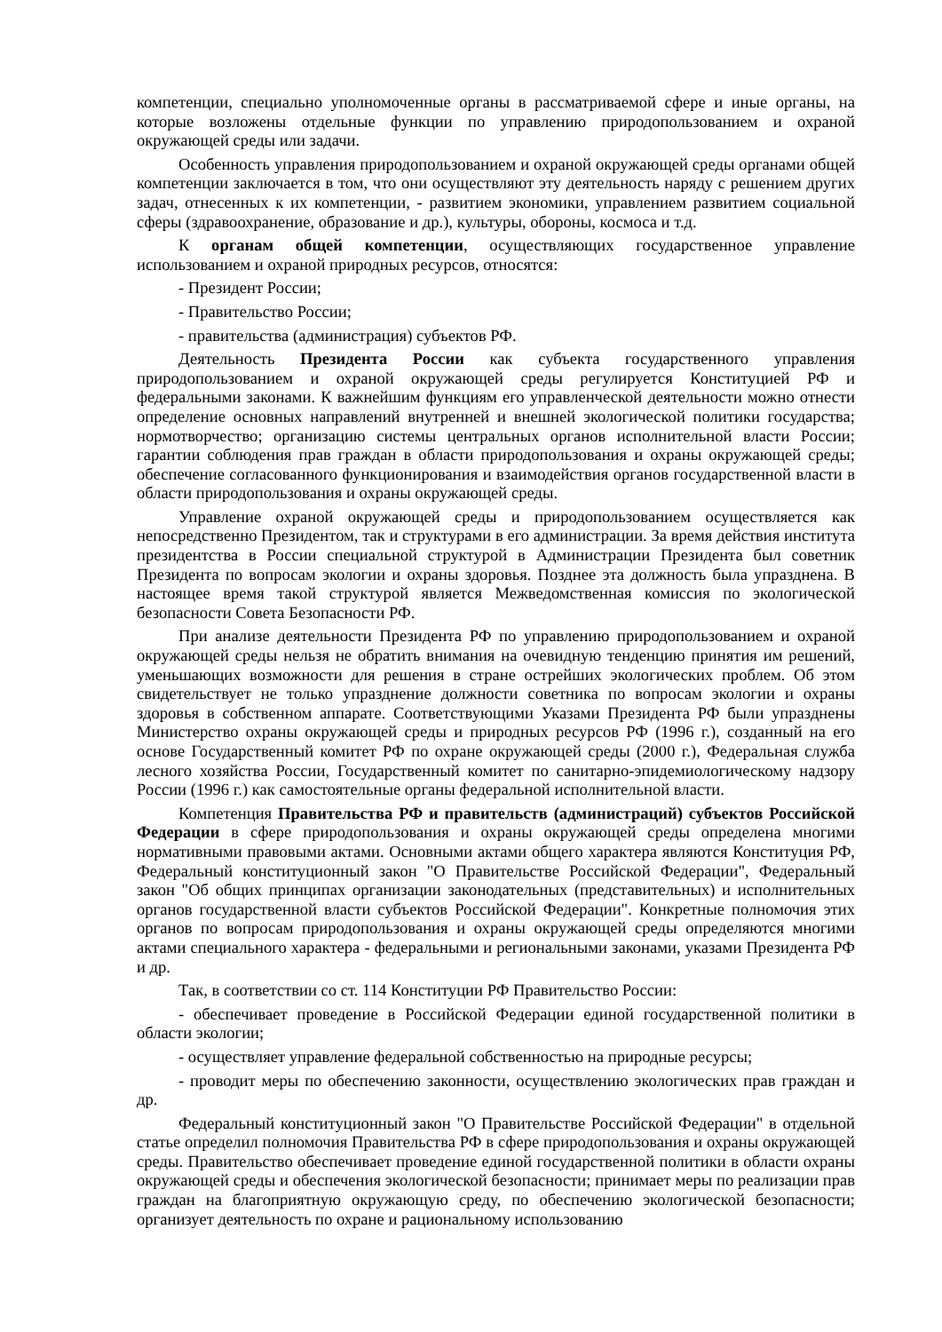компетенции, специально уполномоченные органы в рассматриваемой сфере и иные органы, на которые возложены отдельные функции по управлению природопользованием и охраной окружающей среды или задачи.
Особенность управления природопользованием и охраной окружающей среды органами общей компетенции заключается в том, что они осуществляют эту деятельность наряду с решением других задач, отнесенных к их компетенции, - развитием экономики, управлением развитием социальной сферы (здравоохранение, образование и др.), культуры, обороны, космоса и т.д.
К органам общей компетенции, осуществляющих государственное управление использованием и охраной природных ресурсов, относятся:
- Президент России;
- Правительство России;
- правительства (администрация) субъектов РФ.
Деятельность Президента России как субъекта государственного управления природопользованием и охраной окружающей среды регулируется Конституцией РФ и федеральными законами. К важнейшим функциям его управленческой деятельности можно отнести определение основных направлений внутренней и внешней экологической политики государства; нормотворчество; организацию системы центральных органов исполнительной власти России; гарантии соблюдения прав граждан в области природопользования и охраны окружающей среды; обеспечение согласованного функционирования и взаимодействия органов государственной власти в области природопользования и охраны окружающей среды.
Управление охраной окружающей среды и природопользованием осуществляется как непосредственно Президентом, так и структурами в его администрации. За время действия института президентства в России специальной структурой в Администрации Президента был советник Президента по вопросам экологии и охраны здоровья. Позднее эта должность была упразднена. В настоящее время такой структурой является Межведомственная комиссия по экологической безопасности Совета Безопасности РФ.
При анализе деятельности Президента РФ по управлению природопользованием и охраной окружающей среды нельзя не обратить внимания на очевидную тенденцию принятия им решений, уменьшающих возможности для решения в стране острейших экологических проблем. Об этом свидетельствует не только упразднение должности советника по вопросам экологии и охраны здоровья в собственном аппарате. Соответствующими Указами Президента РФ были упразднены Министерство охраны окружающей среды и природных ресурсов РФ (1996 г.), созданный на его основе Государственный комитет РФ по охране окружающей среды (2000 г.), Федеральная служба лесного хозяйства России, Государственный комитет по санитарно-эпидемиологическому надзору России (1996 г.) как самостоятельные органы федеральной исполнительной власти.
Компетенция Правительства РФ и правительств (администраций) субъектов Российской Федерации в сфере природопользования и охраны окружающей среды определена многими нормативными правовыми актами. Основными актами общего характера являются Конституция РФ, Федеральный конституционный закон "О Правительстве Российской Федерации", Федеральный закон "Об общих принципах организации законодательных (представительных) и исполнительных органов государственной власти субъектов Российской Федерации". Конкретные полномочия этих органов по вопросам природопользования и охраны окружающей среды определяются многими актами специального характера - федеральными и региональными законами, указами Президента РФ и др.
Так, в соответствии со ст. 114 Конституции РФ Правительство России:
- обеспечивает проведение в Российской Федерации единой государственной политики в области экологии;
- осуществляет управление федеральной собственностью на природные ресурсы;
- проводит меры по обеспечению законности, осуществлению экологических прав граждан и др.
Федеральный конституционный закон "О Правительстве Российской Федерации" в отдельной статье определил полномочия Правительства РФ в сфере природопользования и охраны окружающей среды. Правительство обеспечивает проведение единой государственной политики в области охраны окружающей среды и обеспечения экологической безопасности; принимает меры по реализации прав граждан на благоприятную окружающую среду, по обеспечению экологической безопасности; организует деятельность по охране и рациональному использованию